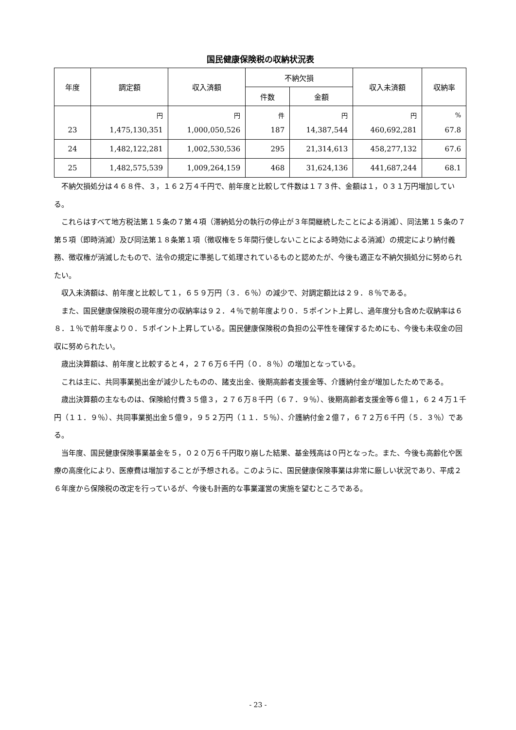国民健康保険税の収納状況表
| 年度 | 調定額 | 収入済額 | 不納欠損 | | 収入未済額 | 収納率 |
| --- | --- | --- | --- | --- | --- | --- |
| | | | 件数 | 金額 | | |
| | 円 | 円 | 件 | 円 | 円 | % |
| 23 | 1,475,130,351 | 1,000,050,526 | 187 | 14,387,544 | 460,692,281 | 67.8 |
| 24 | 1,482,122,281 | 1,002,530,536 | 295 | 21,314,613 | 458,277,132 | 67.6 |
| 25 | 1,482,575,539 | 1,009,264,159 | 468 | 31,624,136 | 441,687,244 | 68.1 |
不納欠損処分は４６８件、３，１６２万４千円で、前年度と比較して件数は１７３件、金額は１，０３１万円増加している。
これらはすべて地方税法第１５条の７第４項（滞納処分の執行の停止が３年間継続したことによる消滅）、同法第１５条の７第５項（即時消滅）及び同法第１８条第１項（徴収権を５年間行使しないことによる時効による消滅）の規定により納付義務、徴収権が消滅したもので、法令の規定に準拠して処理されているものと認めたが、今後も適正な不納欠損処分に努められたい。
収入未済額は、前年度と比較して１，６５９万円（３．６％）の減少で、対調定額比は２９．８％である。
また、国民健康保険税の現年度分の収納率は９２．４％で前年度より０．５ポイント上昇し、過年度分も含めた収納率は６８．１％で前年度より０．５ポイント上昇している。国民健康保険税の負担の公平性を確保するためにも、今後も未収金の回収に努められたい。
歳出決算額は、前年度と比較すると４，２７６万６千円（０．８％）の増加となっている。
これは主に、共同事業拠出金が減少したものの、諸支出金、後期高齢者支援金等、介護納付金が増加したためである。
歳出決算額の主なものは、保険給付費３５億３，２７６万８千円（６７．９％）、後期高齢者支援金等６億１，６２４万１千円（１１．９％）、共同事業拠出金５億９，９５２万円（１１．５％）、介護納付金２億７，６７２万６千円（５．３％）である。
当年度、国民健康保険事業基金を５，０２０万６千円取り崩した結果、基金残高は０円となった。また、今後も高齢化や医療の高度化により、医療費は増加することが予想される。このように、国民健康保険事業は非常に厳しい状況であり、平成２６年度から保険税の改定を行っているが、今後も計画的な事業運営の実施を望むところである。
- 23 -